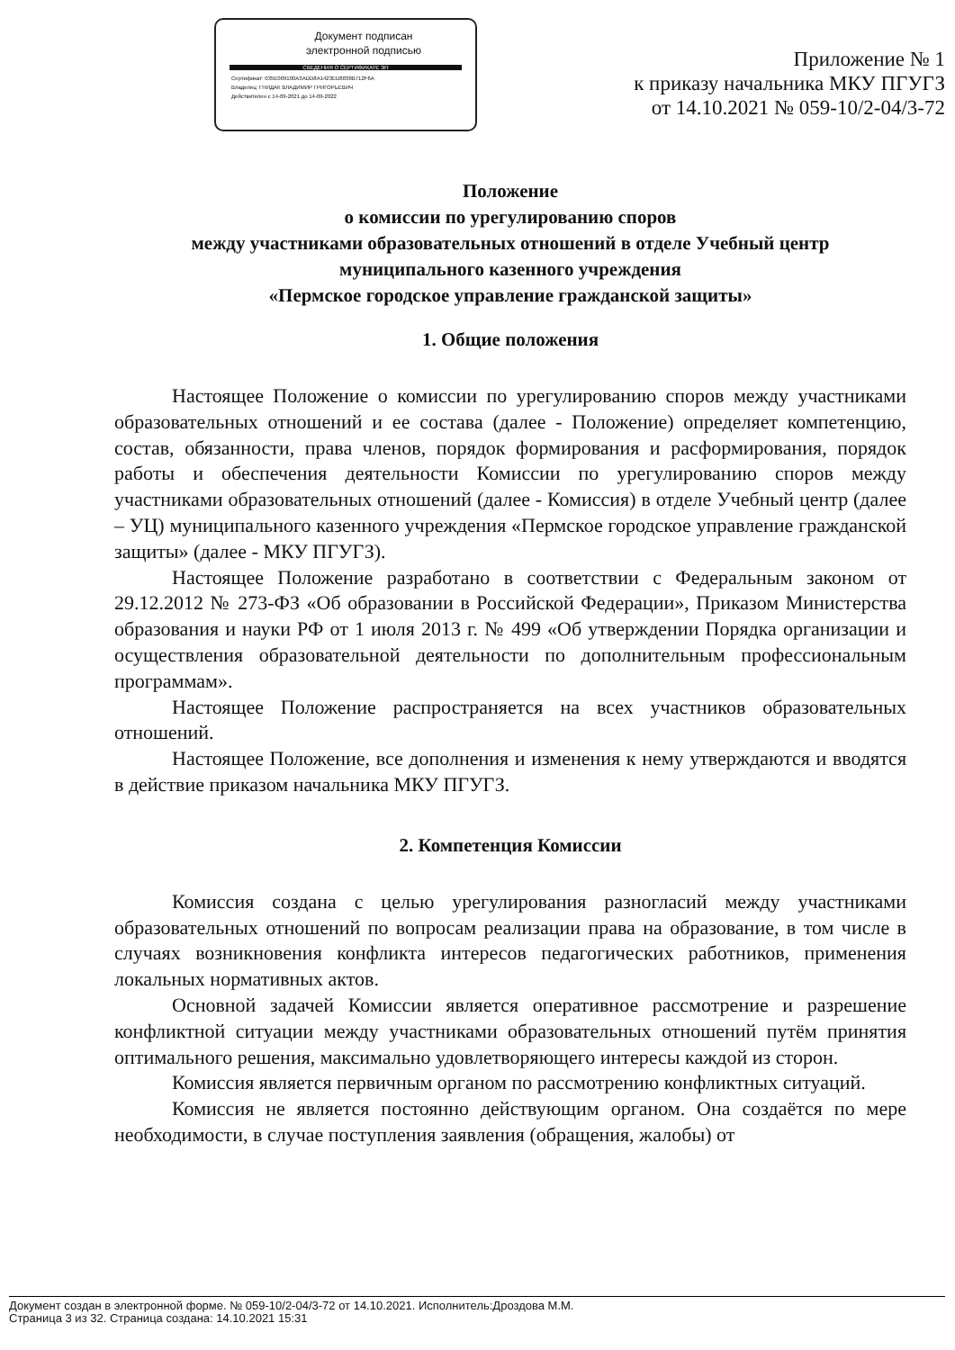Документ подписан
электронной подписью
СВЕДЕНИЯ О СЕРТИФИКАТЕ ЭП
Сертификат: 035E009100A3ADD8A1423ED8838B712F6A
Владелец: ГНИДАК ВЛАДИМИР ГРИГОРЬЕВИЧ
Действителен с 14-09-2021 до 14-09-2022
Приложение № 1
к приказу начальника МКУ ПГУГЗ
от 14.10.2021 № 059-10/2-04/3-72
Положение
о комиссии по урегулированию споров
между участниками образовательных отношений в отделе Учебный центр
муниципального казенного учреждения
«Пермское городское управление гражданской защиты»
1. Общие положения
Настоящее Положение о комиссии по урегулированию споров между участниками образовательных отношений и ее состава (далее - Положение) определяет компетенцию, состав, обязанности, права членов, порядок формирования и расформирования, порядок работы и обеспечения деятельности Комиссии по урегулированию споров между участниками образовательных отношений (далее - Комиссия) в отделе Учебный центр (далее – УЦ) муниципального казенного учреждения «Пермское городское управление гражданской защиты» (далее - МКУ ПГУГЗ).
Настоящее Положение разработано в соответствии с Федеральным законом от 29.12.2012 № 273-ФЗ «Об образовании в Российской Федерации», Приказом Министерства образования и науки РФ от 1 июля 2013 г. № 499 «Об утверждении Порядка организации и осуществления образовательной деятельности по дополнительным профессиональным программам».
Настоящее Положение распространяется на всех участников образовательных отношений.
Настоящее Положение, все дополнения и изменения к нему утверждаются и вводятся в действие приказом начальника МКУ ПГУГЗ.
2. Компетенция Комиссии
Комиссия создана с целью урегулирования разногласий между участниками образовательных отношений по вопросам реализации права на образование, в том числе в случаях возникновения конфликта интересов педагогических работников, применения локальных нормативных актов.
Основной задачей Комиссии является оперативное рассмотрение и разрешение конфликтной ситуации между участниками образовательных отношений путём принятия оптимального решения, максимально удовлетворяющего интересы каждой из сторон.
Комиссия является первичным органом по рассмотрению конфликтных ситуаций.
Комиссия не является постоянно действующим органом. Она создаётся по мере необходимости, в случае поступления заявления (обращения, жалобы) от
Документ создан в электронной форме. № 059-10/2-04/3-72 от 14.10.2021. Исполнитель:Дроздова М.М.
Страница 3 из 32. Страница создана: 14.10.2021 15:31